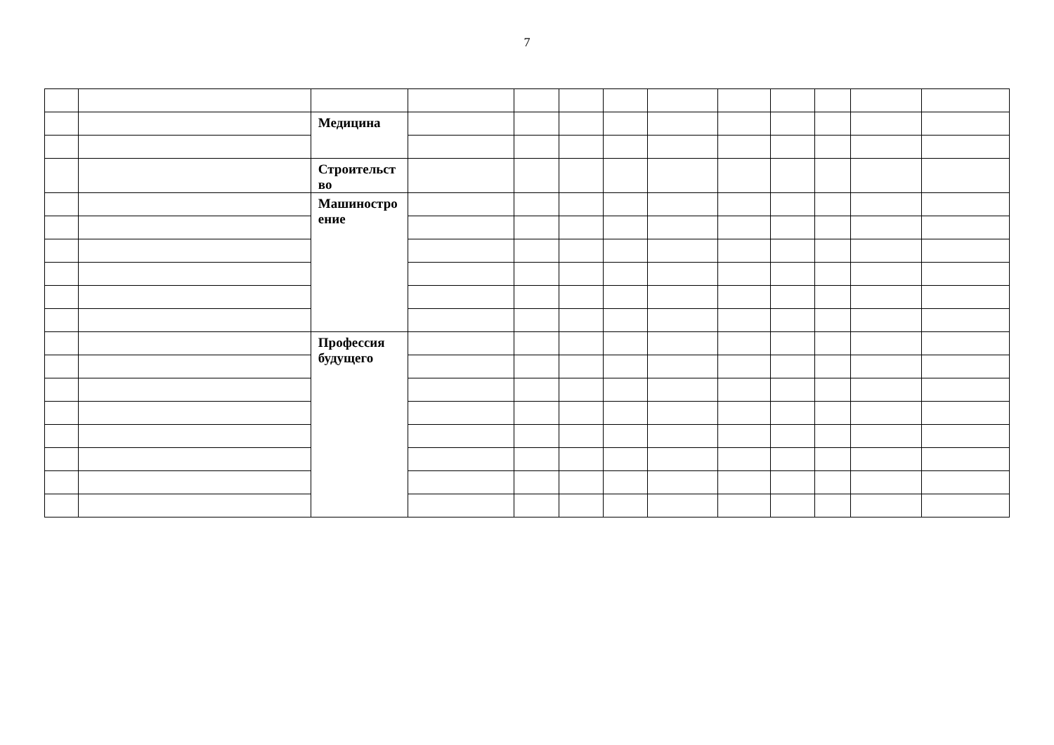7
| | | Медицина | | | | | | | | | | |
| | | Строительст во | | | | | | | | | | |
| | | Машиностро ение | | | | | | | | | | |
| | | Профессия будущего | | | | | | | | | | |